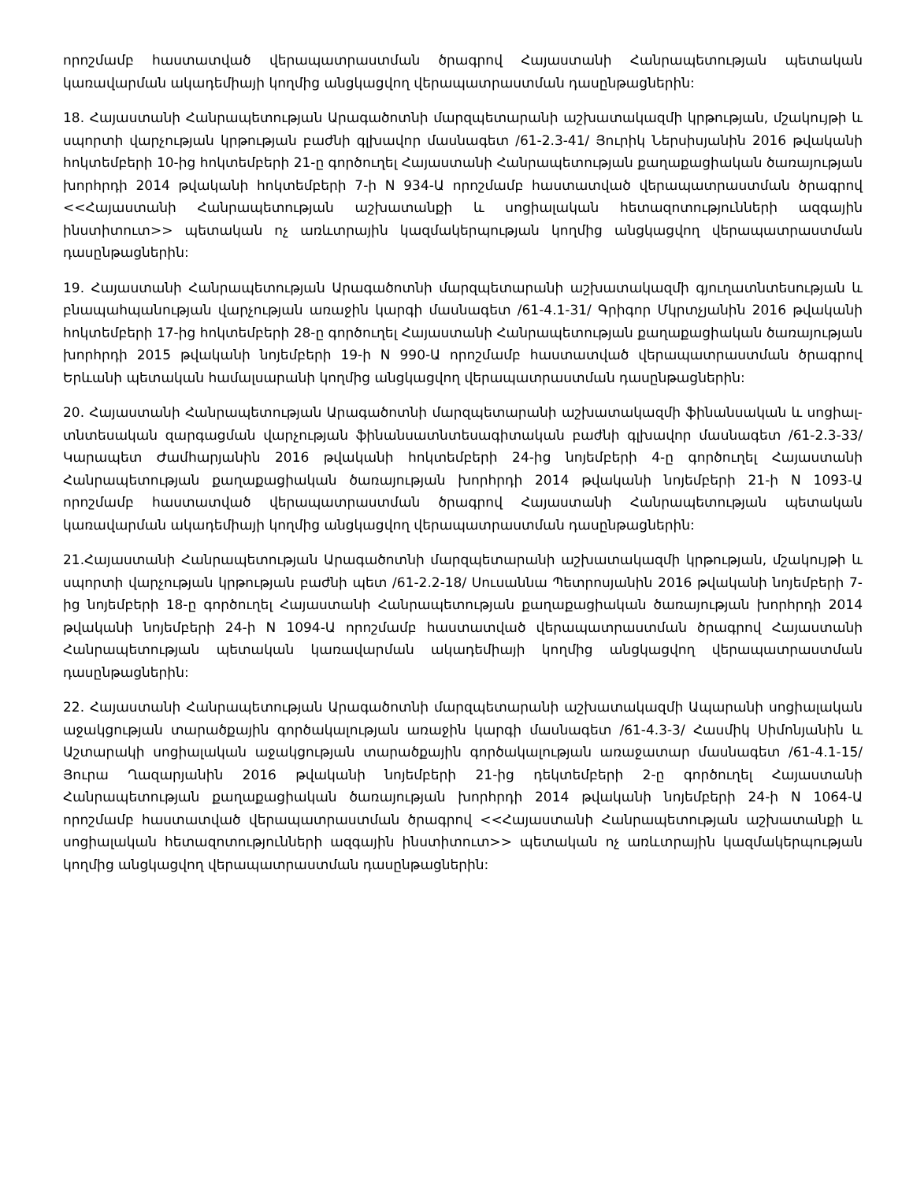որոշմամբ հաստատված վերապատրաստման ծրագրով Հայաստանի Հանրապետության պետական կառավարման ակադեմիայի կողմից անցկացվող վերապատրաստման դասընթացներին:
18. Հայաստանի Հանրապետության Արագածոտնի մարզպետարանի աշխատակազմի կրթության, մշակույթի և սպորտի վարչության կրթության բաժնի գլխավոր մասնագետ /61-2.3-41/ Յուրիկ Ներսիսյանին 2016 թվականի հոկտեմբերի 10-ից հոկտեմբերի 21-ը գործուղել Հայաստանի Հանրապետության քաղաքացիական ծառայության խորհրդի 2014 թվականի հոկտեմբերի 7-ի N 934-Ա որոշմամբ հաստատված վերապատրաստման ծրագրով <<Հայաստանի Հանրապետության աշխատանքի և սոցիալական հետազոտությունների ազգային ինստիտուտ>> պետական ոչ առևտրային կազմակերպության կողմից անցկացվող վերապատրաստման դասընթացներին:
19. Հայաստանի Հանրապետության Արագածոտնի մարզպետարանի աշխատակազմի գյուղատնտեսության և բնապահպանության վարչության առաջին կարգի մասնագետ /61-4.1-31/ Գրիգոր Մկրտչյանին 2016 թվականի հոկտեմբերի 17-ից հոկտեմբերի 28-ը գործուղել Հայաստանի Հանրապետության քաղաքացիական ծառայության խորհրդի 2015 թվականի նոյեմբերի 19-ի N 990-Ա որոշմամբ հաստատված վերապատրաստման ծրագրով Երևանի պետական համալսարանի կողմից անցկացվող վերապատրաստման դասընթացներին:
20. Հայաստանի Հանրապետության Արագածոտնի մարզպետարանի աշխատակազմի ֆինանսական և սոցիալ-տնտեսական զարգացման վարչության ֆինանսատնտեսագիտական բաժնի գլխավոր մասնագետ /61-2.3-33/ Կարապետ Ժամհարյանին 2016 թվականի հոկտեմբերի 24-ից նոյեմբերի 4-ը գործուղել Հայաստանի Հանրապետության քաղաքացիական ծառայության խորհրդի 2014 թվականի նոյեմբերի 21-ի N 1093-Ա որոշմամբ հաստատված վերապատրաստման ծրագրով Հայաստանի Հանրապետության պետական կառավարման ակադեմիայի կողմից անցկացվող վերապատրաստման դասընթացներին:
21.Հայաստանի Հանրապետության Արագածոտնի մարզպետարանի աշխատակազմի կրթության, մշակույթի և սպորտի վարչության կրթության բաժնի պետ /61-2.2-18/ Սուսաննա Պետրոսյանին 2016 թվականի նոյեմբերի 7-ից նոյեմբերի 18-ը գործուղել Հայաստանի Հանրապետության քաղաքացիական ծառայության խորհրդի 2014 թվականի նոյեմբերի 24-ի N 1094-Ա որոշմամբ հաստատված վերապատրաստման ծրագրով Հայաստանի Հանրապետության պետական կառավարման ակադեմիայի կողմից անցկացվող վերապատրաստման դասընթացներին:
22. Հայաստանի Հանրապետության Արագածոտնի մարզպետարանի աշխատակազմի Ապարանի սոցիալական աջակցության տարածքային գործակալության առաջին կարգի մասնագետ /61-4.3-3/ Հասմիկ Սիմոնյանին և Աշտարակի սոցիալական աջակցության տարածքային գործակալության առաջատար մասնագետ /61-4.1-15/ Յուրա Ղազարյանին 2016 թվականի նոյեմբերի 21-ից դեկտեմբերի 2-ը գործուղել Հայաստանի Հանրապետության քաղաքացիական ծառայության խորհրդի 2014 թվականի նոյեմբերի 24-ի N 1064-Ա որոշմամբ հաստատված վերապատրաստման ծրագրով <<Հայաստանի Հանրապետության աշխատանքի և սոցիալական հետազոտությունների ազգային ինստիտուտ>> պետական ոչ առևտրային կազմակերպության կողմից անցկացվող վերապատրաստման դասընթացներին: